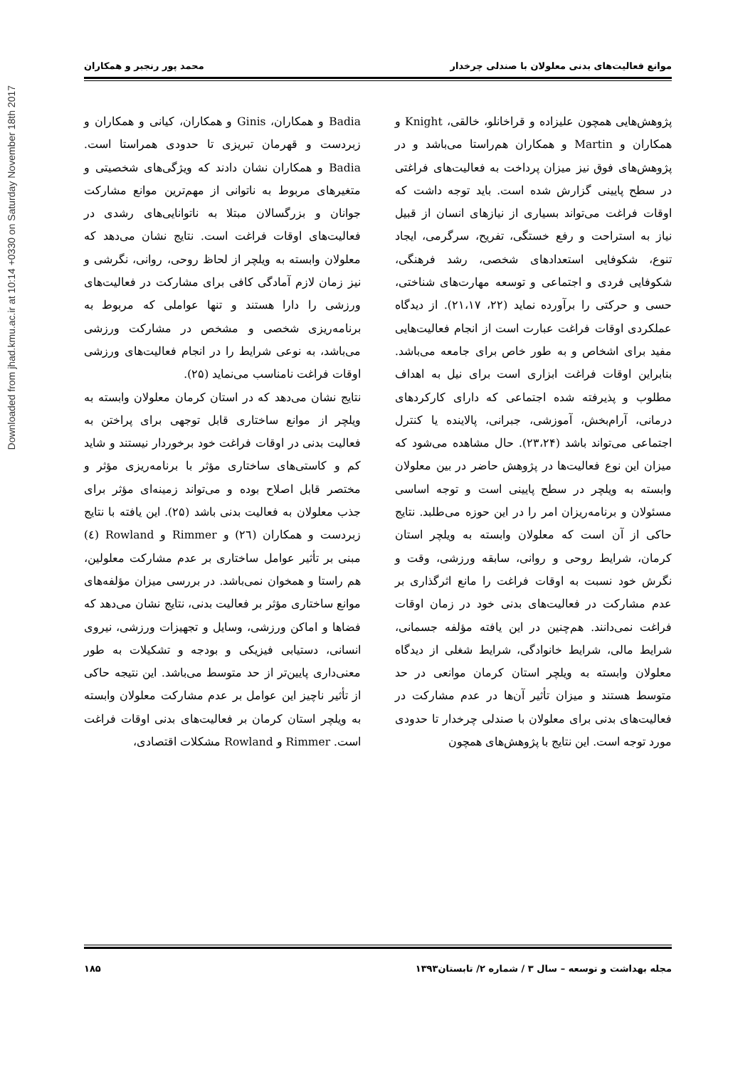Downloaded from jhad.kmu.ac.ir at 10:14 +0330 on Saturday November 18th 2017
موانع فعالیت‌های بدنی معلولان با صندلی چرخدار محمد پور رنجبر و همکاران
پژوهش‌هایی همچون علیزاده و قراخانلو، خالقی، Knight و همکاران و Martin و همکاران هم‌راستا می‌باشد و در پژوهش‌های فوق نیز میزان پرداخت به فعالیت‌های فراغتی در سطح پایینی گزارش شده است. باید توجه داشت که اوقات فراغت می‌تواند بسیاری از نیازهای انسان از قبیل نیاز به استراحت و رفع خستگی، تفریح، سرگرمی، ایجاد تنوع، شکوفایی استعدادهای شخصی، رشد فرهنگی، شکوفایی فردی و اجتماعی و توسعه مهارت‌های شناختی، حسی و حرکتی را برآورده نماید (۲۲، ۲۱،۱۷). از دیدگاه عملکردی اوقات فراغت عبارت است از انجام فعالیت‌هایی مفید برای اشخاص و به طور خاص برای جامعه می‌باشد. بنابراین اوقات فراغت ابزاری است برای نیل به اهداف مطلوب و پذیرفته شده اجتماعی که دارای کارکردهای درمانی، آرام‌بخش، آموزشی، جبرانی، پالاینده یا کنترل اجتماعی می‌تواند باشد (۲۳،۲۴). حال مشاهده می‌شود که میزان این نوع فعالیت‌ها در پژوهش حاضر در بین معلولان وابسته به ویلچر در سطح پایینی است و توجه اساسی مسئولان و برنامه‌ریزان امر را در این حوزه می‌طلبد. نتایج حاکی از آن است که معلولان وابسته به ویلچر استان کرمان، شرایط روحی و روانی، سابقه ورزشی، وقت و نگرش خود نسبت به اوقات فراغت را مانع اثرگذاری بر عدم مشارکت در فعالیت‌های بدنی خود در زمان اوقات فراغت نمی‌دانند. هم‌چنین در این یافته مؤلفه جسمانی، شرایط مالی، شرایط خانوادگی، شرایط شغلی از دیدگاه معلولان وابسته به ویلچر استان کرمان موانعی در حد متوسط هستند و میزان تأثیر آن‌ها در عدم مشارکت در فعالیت‌های بدنی برای معلولان با صندلی چرخدار تا حدودی مورد توجه است. این نتایج با پژوهش‌های همچون
Badia و همکاران، Ginis و همکاران، کیانی و همکاران و زبردست و قهرمان تبریزی تا حدودی همراستا است. Badia و همکاران نشان دادند که ویژگی‌های شخصیتی و متغیرهای مربوط به ناتوانی از مهم‌ترین موانع مشارکت جوانان و بزرگسالان مبتلا به ناتوانایی‌های رشدی در فعالیت‌های اوقات فراغت است. نتایج نشان می‌دهد که معلولان وابسته به ویلچر از لحاظ روحی، روانی، نگرشی و نیز زمان لازم آمادگی کافی برای مشارکت در فعالیت‌های ورزشی را دارا هستند و تنها عواملی که مربوط به برنامه‌ریزی شخصی و مشخص در مشارکت ورزشی می‌باشد، به نوعی شرایط را در انجام فعالیت‌های ورزشی اوقات فراغت نامناسب می‌نماید (۲۵).
نتایج نشان می‌دهد که در استان کرمان معلولان وابسته به ویلچر از موانع ساختاری قابل توجهی برای پراختن به فعالیت بدنی در اوقات فراغت خود برخوردار نیستند و شاید کم و کاستی‌های ساختاری مؤثر با برنامه‌ریزی مؤثر و مختصر قابل اصلاح بوده و می‌تواند زمینه‌ای مؤثر برای جذب معلولان به فعالیت بدنی باشد (۲۵). این یافته با نتایج زبردست و همکاران (۲٦) و Rimmer و Rowland (٤) مبنی بر تأثیر عوامل ساختاری بر عدم مشارکت معلولین، هم راستا و همخوان نمی‌باشد. در بررسی میزان مؤلفه‌های موانع ساختاری مؤثر بر فعالیت بدنی، نتایج نشان می‌دهد که فضاها و اماکن ورزشی، وسایل و تجهیزات ورزشی، نیروی انسانی، دستیابی فیزیکی و بودجه و تشکیلات به طور معنی‌داری پایین‌تر از حد متوسط می‌باشد. این نتیجه حاکی از تأثیر ناچیز این عوامل بر عدم مشارکت معلولان وابسته به ویلچر استان کرمان بر فعالیت‌های بدنی اوقات فراغت است. Rimmer و Rowland مشکلات اقتصادی،
مجله بهداشت و توسعه – سال ۳ / شماره ۲/ تابستان۱۳۹۳ ۱۸۵